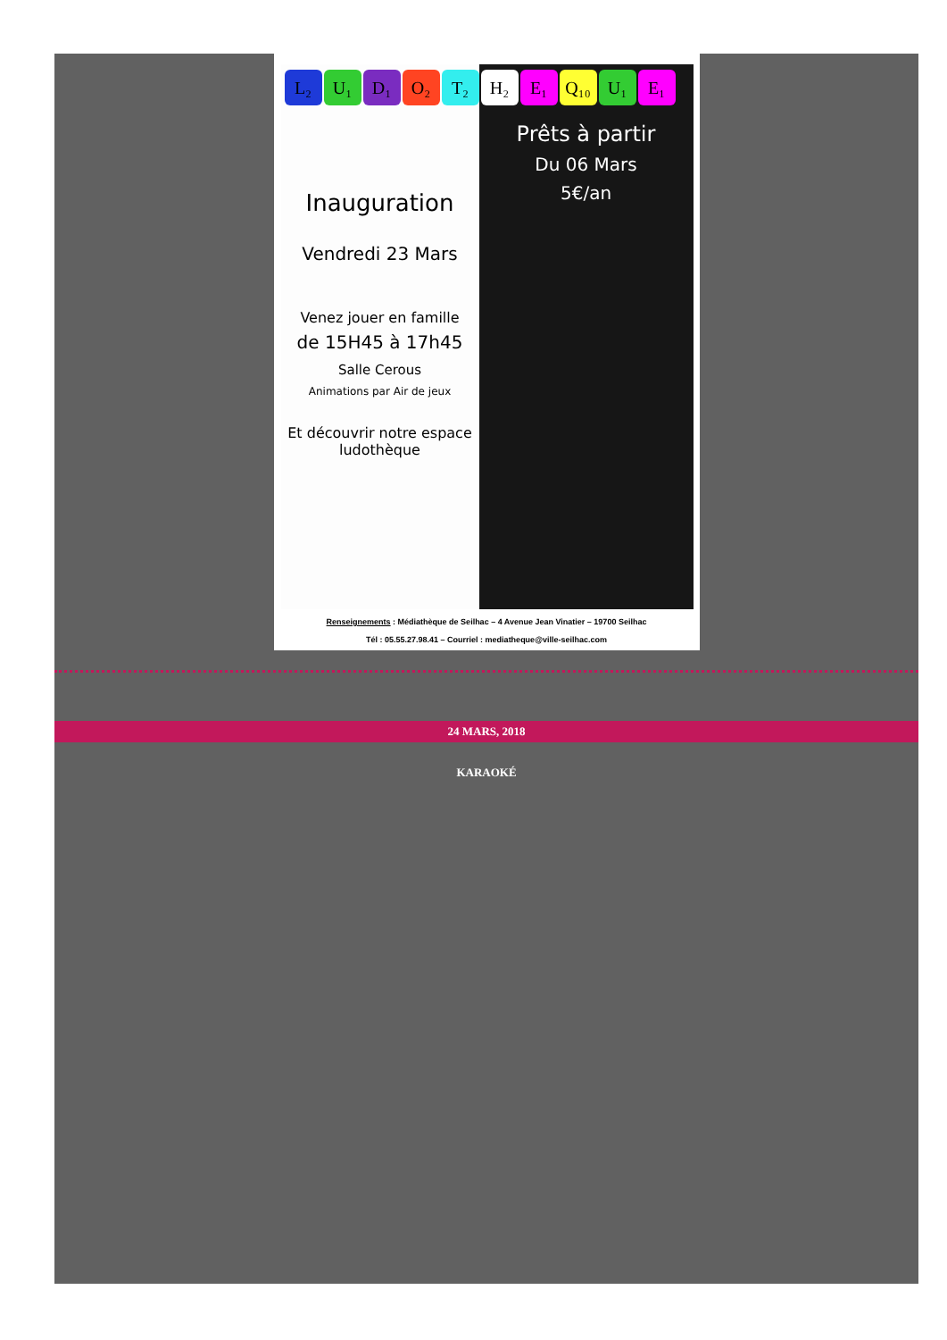Inauguration
Vendredi 23 Mars
Venez jouer en famille
de 15H45 à 17h45
Salle Cerous
Animations par Air de jeux
Et découvrir notre espace ludothèque
Prêts à partir
Du 06 Mars
5€/an
L₂ U₁ D₁ O₂ T₂ H₂ E₁ Q₁₀ U₁ E₁
Renseignements : Médiathèque de Seilhac – 4 Avenue Jean Vinatier – 19700 Seilhac
Tél : 05.55.27.98.41 – Courriel : mediatheque@ville-seilhac.com
24 MARS, 2018
KARAOKÉ